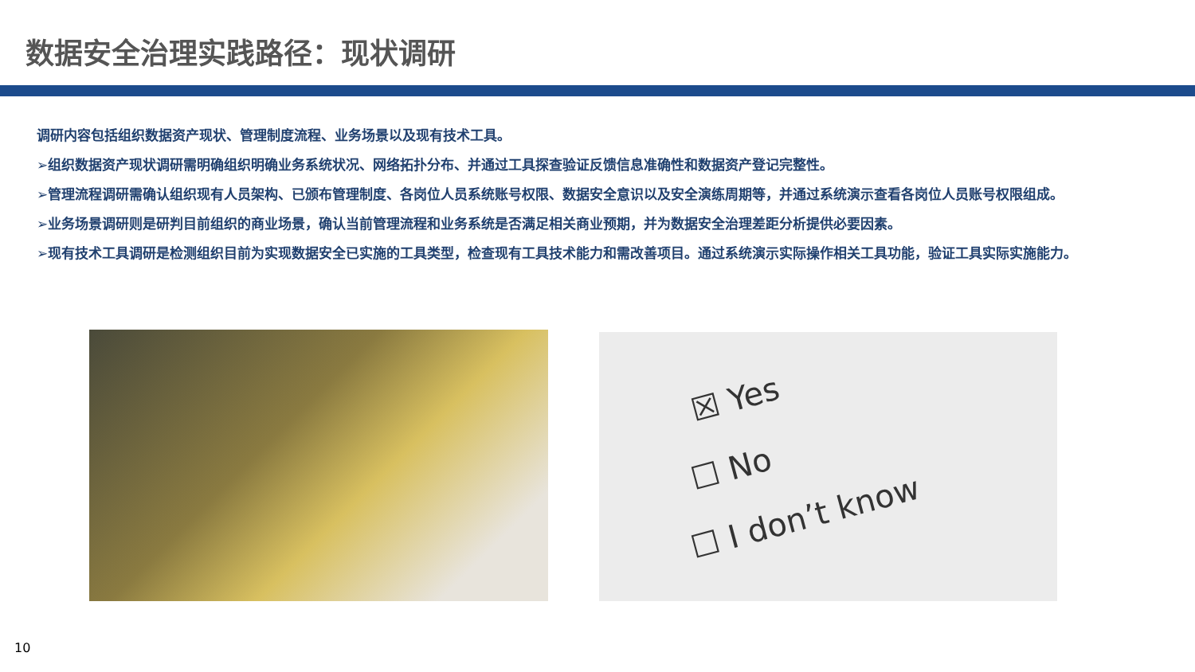数据安全治理实践路径：现状调研
调研内容包括组织数据资产现状、管理制度流程、业务场景以及现有技术工具。
➢组织数据资产现状调研需明确组织明确业务系统状况、网络拓扑分布、并通过工具探查验证反馈信息准确性和数据资产登记完整性。
➢管理流程调研需确认组织现有人员架构、已颁布管理制度、各岗位人员系统账号权限、数据安全意识以及安全演练周期等，并通过系统演示查看各岗位人员账号权限组成。
➢业务场景调研则是研判目前组织的商业场景，确认当前管理流程和业务系统是否满足相关商业预期，并为数据安全治理差距分析提供必要因素。
➢现有技术工具调研是检测组织目前为实现数据安全已实施的工具类型，检查现有工具技术能力和需改善项目。通过系统演示实际操作相关工具功能，验证工具实际实施能力。
☒ Yes
☐ No
☐ I don’t know
10